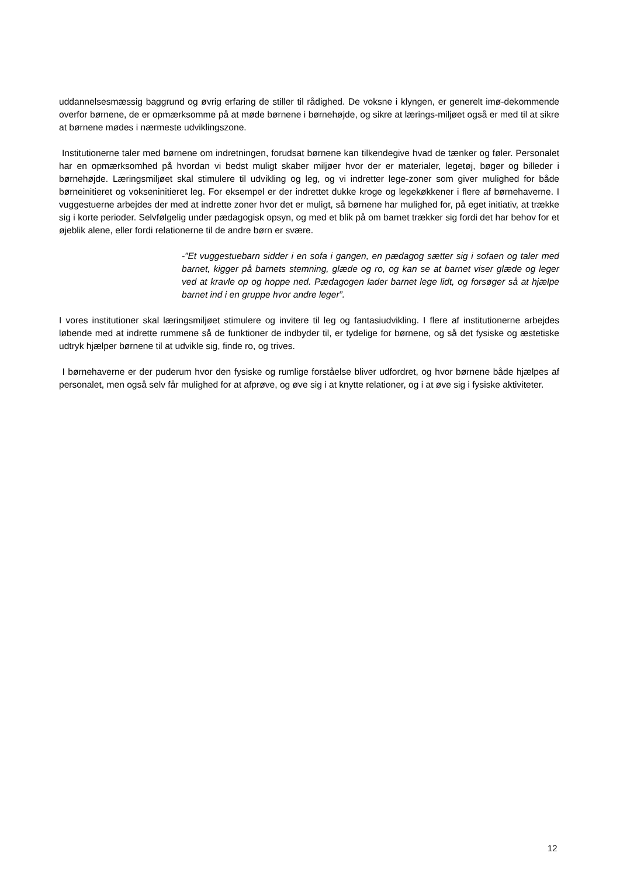uddannelsesmæssig baggrund og øvrig erfaring de stiller til rådighed. De voksne i klyngen, er generelt imø-dekommende overfor børnene, de er opmærksomme på at møde børnene i børnehøjde, og sikre at lærings-miljøet også er med til at sikre at børnene mødes i nærmeste udviklingszone.
Institutionerne taler med børnene om indretningen, forudsat børnene kan tilkendegive hvad de tænker og føler. Personalet har en opmærksomhed på hvordan vi bedst muligt skaber miljøer hvor der er materialer, legetøj, bøger og billeder i børnehøjde. Læringsmiljøet skal stimulere til udvikling og leg, og vi indretter lege-zoner som giver mulighed for både børneinitieret og vokseninitieret leg. For eksempel er der indrettet dukke kroge og legekøkkener i flere af børnehaverne. I vuggestuerne arbejdes der med at indrette zoner hvor det er muligt, så børnene har mulighed for, på eget initiativ, at trække sig i korte perioder. Selvfølgelig under pædagogisk opsyn, og med et blik på om barnet trækker sig fordi det har behov for et øjeblik alene, eller fordi relationerne til de andre børn er svære.
-”Et vuggestuebarn sidder i en sofa i gangen, en pædagog sætter sig i sofaen og taler med barnet, kigger på barnets stemning, glæde og ro, og kan se at barnet viser glæde og leger ved at kravle op og hoppe ned. Pædagogen lader barnet lege lidt, og forsøger så at hjælpe barnet ind i en gruppe hvor andre leger”.
I vores institutioner skal læringsmiljøet stimulere og invitere til leg og fantasiudvikling. I flere af institutionerne arbejdes løbende med at indrette rummene så de funktioner de indbyder til, er tydelige for børnene, og så det fysiske og æstetiske udtryk hjælper børnene til at udvikle sig, finde ro, og trives.
I børnehaverne er der puderum hvor den fysiske og rumlige forståelse bliver udfordret, og hvor børnene både hjælpes af personalet, men også selv får mulighed for at afprøve, og øve sig i at knytte relationer, og i at øve sig i fysiske aktiviteter.
12